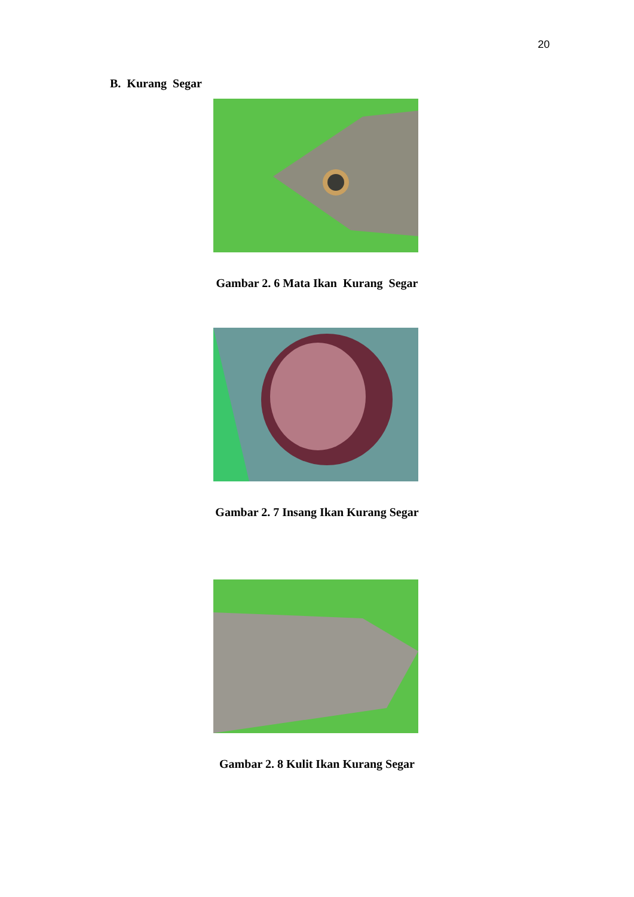20
B. Kurang Segar
Gambar 2. 6 Mata Ikan Kurang Segar
Gambar 2. 7 Insang Ikan Kurang Segar
Gambar 2. 8 Kulit Ikan Kurang Segar